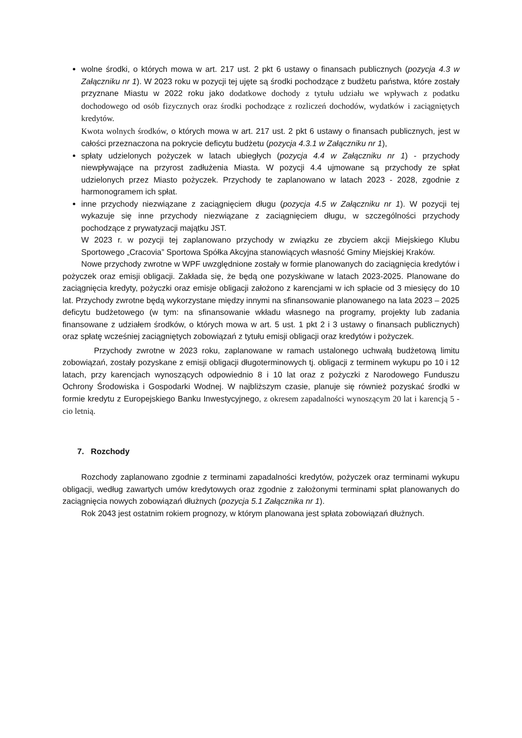wolne środki, o których mowa w art. 217 ust. 2 pkt 6 ustawy o finansach publicznych (pozycja 4.3 w Załączniku nr 1). W 2023 roku w pozycji tej ujęte są środki pochodzące z budżetu państwa, które zostały przyznane Miastu w 2022 roku jako dodatkowe dochody z tytułu udziału we wpływach z podatku dochodowego od osób fizycznych oraz środki pochodzące z rozliczeń dochodów, wydatków i zaciągniętych kredytów.
Kwota wolnych środków, o których mowa w art. 217 ust. 2 pkt 6 ustawy o finansach publicznych, jest w całości przeznaczona na pokrycie deficytu budżetu (pozycja 4.3.1 w Załączniku nr 1),
spłaty udzielonych pożyczek w latach ubiegłych (pozycja 4.4 w Załączniku nr 1) - przychody niewpływające na przyrost zadłużenia Miasta. W pozycji 4.4 ujmowane są przychody ze spłat udzielonych przez Miasto pożyczek. Przychody te zaplanowano w latach 2023 - 2028, zgodnie z harmonogramem ich spłat.
inne przychody niezwiązane z zaciągnięciem długu (pozycja 4.5 w Załączniku nr 1). W pozycji tej wykazuje się inne przychody niezwiązane z zaciągnięciem długu, w szczególności przychody pochodzące z prywatyzacji majątku JST.
W 2023 r. w pozycji tej zaplanowano przychody w związku ze zbyciem akcji Miejskiego Klubu Sportowego „Cracovia” Sportowa Spółka Akcyjna stanowiących własność Gminy Miejskiej Kraków.
Nowe przychody zwrotne w WPF uwzględnione zostały w formie planowanych do zaciągnięcia kredytów i pożyczek oraz emisji obligacji. Zakłada się, że będą one pozyskiwane w latach 2023-2025. Planowane do zaciągnięcia kredyty, pożyczki oraz emisje obligacji założono z karencjami w ich spłacie od 3 miesięcy do 10 lat. Przychody zwrotne będą wykorzystane między innymi na sfinansowanie planowanego na lata 2023 – 2025 deficytu budżetowego (w tym: na sfinansowanie wkładu własnego na programy, projekty lub zadania finansowane z udziałem środków, o których mowa w art. 5 ust. 1 pkt 2 i 3 ustawy o finansach publicznych) oraz spłatę wcześniej zaciągniętych zobowiązań z tytułu emisji obligacji oraz kredytów i pożyczek.
Przychody zwrotne w 2023 roku, zaplanowane w ramach ustalonego uchwałą budżetową limitu zobowiązań, zostały pozyskane z emisji obligacji długoterminowych tj. obligacji z terminem wykupu po 10 i 12 latach, przy karencjach wynoszących odpowiednio 8 i 10 lat oraz z pożyczki z Narodowego Funduszu Ochrony Środowiska i Gospodarki Wodnej. W najbliższym czasie, planuje się również pozyskać środki w formie kredytu z Europejskiego Banku Inwestycyjnego, z okresem zapadalności wynoszącym 20 lat i karencją 5 -cio letnią.
7. Rozchody
Rozchody zaplanowano zgodnie z terminami zapadalności kredytów, pożyczek oraz terminami wykupu obligacji, według zawartych umów kredytowych oraz zgodnie z założonymi terminami spłat planowanych do zaciągnięcia nowych zobowiązań dłużnych (pozycja 5.1 Załącznika nr 1).
Rok 2043 jest ostatnim rokiem prognozy, w którym planowana jest spłata zobowiązań dłużnych.